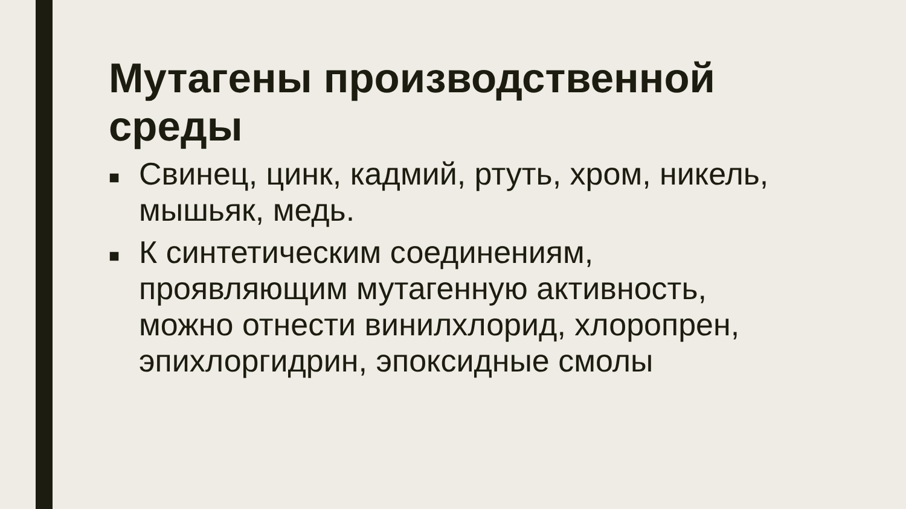Мутагены производственной среды
■ Свинец, цинк, кадмий, ртуть, хром, никель, мышьяк, медь.
■ К синтетическим соединениям, проявляющим мутагенную активность, можно отнести винилхлорид, хлоропрен, эпихлоргидрин, эпоксидные смолы